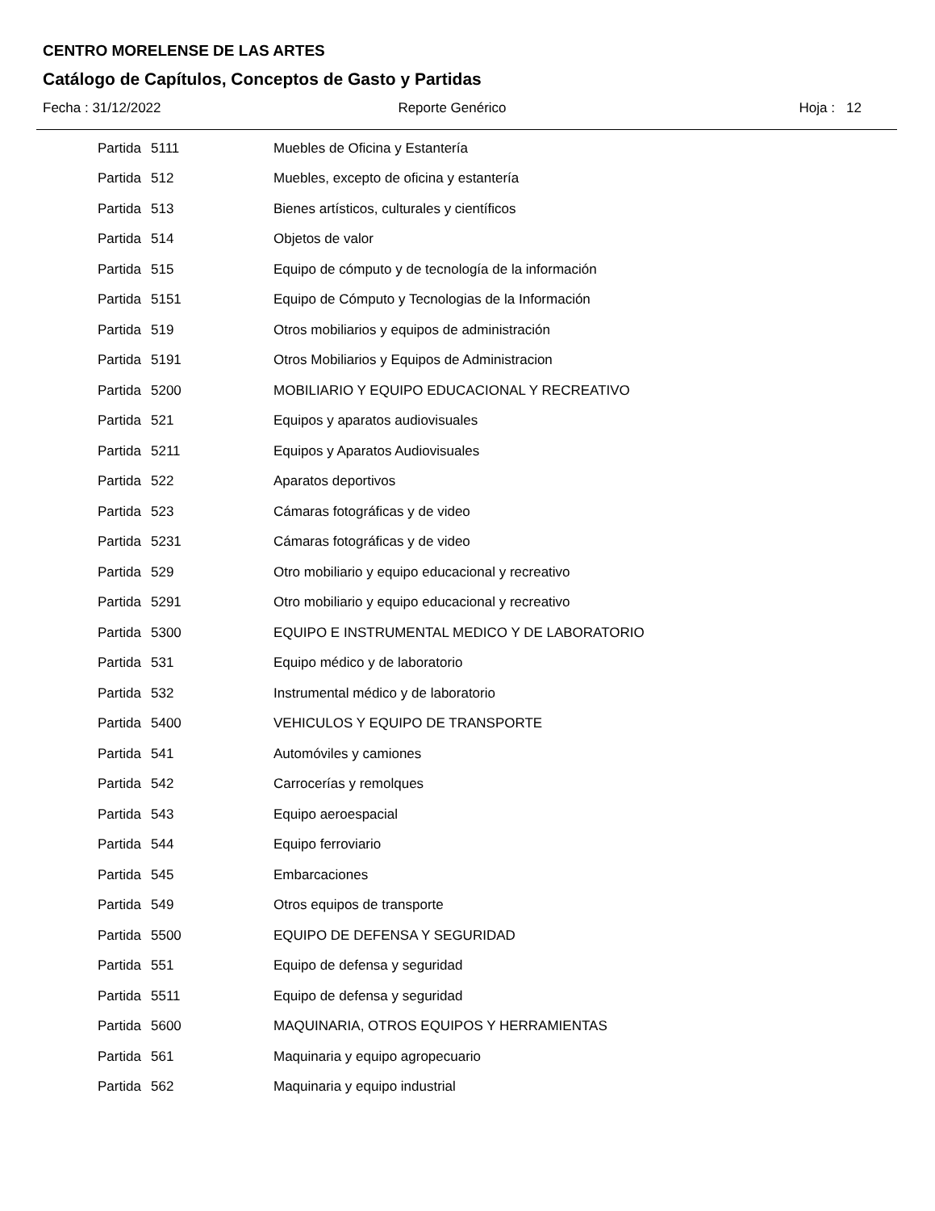CENTRO MORELENSE DE LAS ARTES
Catálogo de Capítulos, Conceptos de Gasto y Partidas
Fecha : 31/12/2022 Reporte Genérico Hoja : 12
| Partida | 5111 | Muebles de Oficina y Estantería |
| Partida | 512 | Muebles, excepto de oficina y estantería |
| Partida | 513 | Bienes artísticos, culturales y científicos |
| Partida | 514 | Objetos de valor |
| Partida | 515 | Equipo de cómputo y de tecnología de la información |
| Partida | 5151 | Equipo de Cómputo y Tecnologias de la Información |
| Partida | 519 | Otros mobiliarios y equipos de administración |
| Partida | 5191 | Otros Mobiliarios y Equipos de Administracion |
| Partida | 5200 | MOBILIARIO Y EQUIPO EDUCACIONAL Y RECREATIVO |
| Partida | 521 | Equipos y aparatos audiovisuales |
| Partida | 5211 | Equipos y Aparatos Audiovisuales |
| Partida | 522 | Aparatos deportivos |
| Partida | 523 | Cámaras fotográficas y de video |
| Partida | 5231 | Cámaras fotográficas y de video |
| Partida | 529 | Otro mobiliario y equipo educacional y recreativo |
| Partida | 5291 | Otro mobiliario y equipo educacional y recreativo |
| Partida | 5300 | EQUIPO E INSTRUMENTAL MEDICO Y DE LABORATORIO |
| Partida | 531 | Equipo médico y de laboratorio |
| Partida | 532 | Instrumental médico y de laboratorio |
| Partida | 5400 | VEHICULOS Y EQUIPO DE TRANSPORTE |
| Partida | 541 | Automóviles y camiones |
| Partida | 542 | Carrocerías y remolques |
| Partida | 543 | Equipo aeroespacial |
| Partida | 544 | Equipo ferroviario |
| Partida | 545 | Embarcaciones |
| Partida | 549 | Otros equipos de transporte |
| Partida | 5500 | EQUIPO DE DEFENSA Y SEGURIDAD |
| Partida | 551 | Equipo de defensa y seguridad |
| Partida | 5511 | Equipo de defensa y seguridad |
| Partida | 5600 | MAQUINARIA, OTROS EQUIPOS Y HERRAMIENTAS |
| Partida | 561 | Maquinaria y equipo agropecuario |
| Partida | 562 | Maquinaria y equipo industrial |